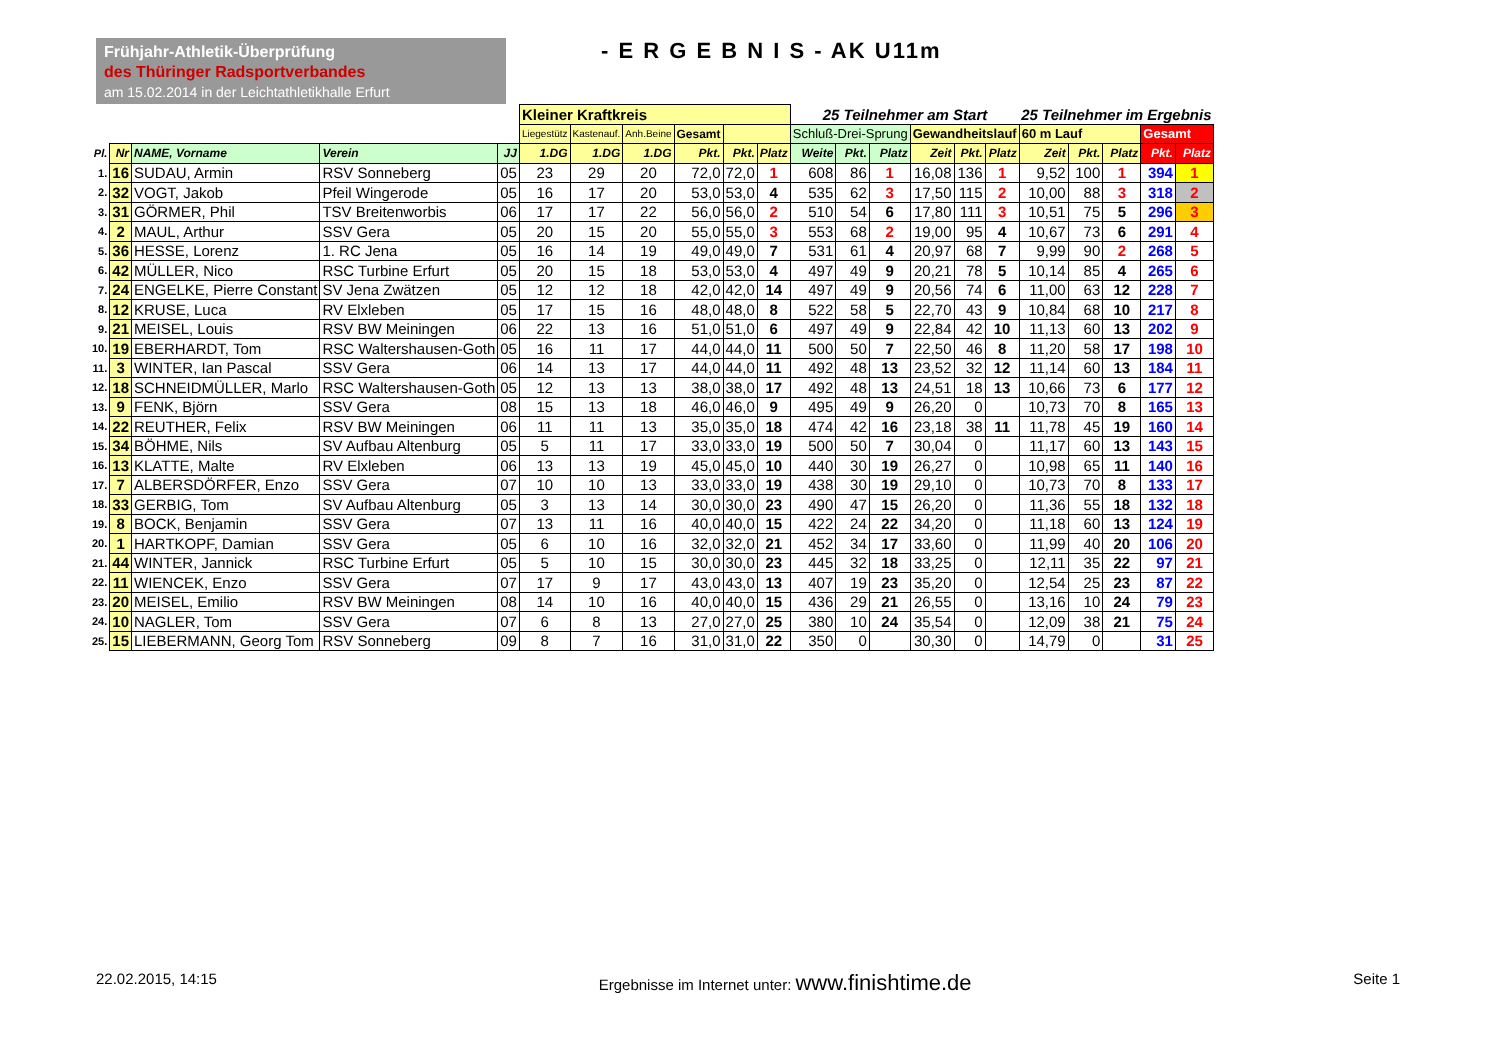Frühjahr-Athletik-Überprüfung
des Thüringer Radsportverbandes
am 15.02.2014 in der Leichtathletikhalle Erfurt
- E R G E B N I S - AK U11m
| | | | | | Kleiner Kraftkreis | | | | | | 25 Teilnehmer am Start | | | | | | 25 Teilnehmer im Ergebnis | | | | |
| | | | | | Liegestütz | Kastenauf. | Anh.Beine | Gesamt | | | Schluß-Drei-Sprung | | | Gewandheitslauf | | | 60 m Lauf | | | Gesamt | |
| Pl. | Nr | NAME, Vorname | Verein | JJ | 1.DG | 1.DG | 1.DG | Pkt. | Pkt. | Platz | Weite | Pkt. | Platz | Zeit | Pkt. | Platz | Zeit | Pkt. | Platz | Pkt. | Platz |
| 1. | 16 | SUDAU, Armin | RSV Sonneberg | 05 | 23 | 29 | 20 | 72,0 | 72,0 | 1 | 608 | 86 | 1 | 16,08 | 136 | 1 | 9,52 | 100 | 1 | 394 | 1 |
| 2. | 32 | VOGT, Jakob | Pfeil Wingerode | 05 | 16 | 17 | 20 | 53,0 | 53,0 | 4 | 535 | 62 | 3 | 17,50 | 115 | 2 | 10,00 | 88 | 3 | 318 | 2 |
| 3. | 31 | GÖRMER, Phil | TSV Breitenworbis | 06 | 17 | 17 | 22 | 56,0 | 56,0 | 2 | 510 | 54 | 6 | 17,80 | 111 | 3 | 10,51 | 75 | 5 | 296 | 3 |
| 4. | 2 | MAUL, Arthur | SSV Gera | 05 | 20 | 15 | 20 | 55,0 | 55,0 | 3 | 553 | 68 | 2 | 19,00 | 95 | 4 | 10,67 | 73 | 6 | 291 | 4 |
| 5. | 36 | HESSE, Lorenz | 1. RC Jena | 05 | 16 | 14 | 19 | 49,0 | 49,0 | 7 | 531 | 61 | 4 | 20,97 | 68 | 7 | 9,99 | 90 | 2 | 268 | 5 |
| 6. | 42 | MÜLLER, Nico | RSC Turbine Erfurt | 05 | 20 | 15 | 18 | 53,0 | 53,0 | 4 | 497 | 49 | 9 | 20,21 | 78 | 5 | 10,14 | 85 | 4 | 265 | 6 |
| 7. | 24 | ENGELKE, Pierre Constant | SV Jena Zwätzen | 05 | 12 | 12 | 18 | 42,0 | 42,0 | 14 | 497 | 49 | 9 | 20,56 | 74 | 6 | 11,00 | 63 | 12 | 228 | 7 |
| 8. | 12 | KRUSE, Luca | RV Elxleben | 05 | 17 | 15 | 16 | 48,0 | 48,0 | 8 | 522 | 58 | 5 | 22,70 | 43 | 9 | 10,84 | 68 | 10 | 217 | 8 |
| 9. | 21 | MEISEL, Louis | RSV BW Meiningen | 06 | 22 | 13 | 16 | 51,0 | 51,0 | 6 | 497 | 49 | 9 | 22,84 | 42 | 10 | 11,13 | 60 | 13 | 202 | 9 |
| 10. | 19 | EBERHARDT, Tom | RSC Waltershausen-Goth | 05 | 16 | 11 | 17 | 44,0 | 44,0 | 11 | 500 | 50 | 7 | 22,50 | 46 | 8 | 11,20 | 58 | 17 | 198 | 10 |
| 11. | 3 | WINTER, Ian Pascal | SSV Gera | 06 | 14 | 13 | 17 | 44,0 | 44,0 | 11 | 492 | 48 | 13 | 23,52 | 32 | 12 | 11,14 | 60 | 13 | 184 | 11 |
| 12. | 18 | SCHNEIDMÜLLER, Marlo | RSC Waltershausen-Goth | 05 | 12 | 13 | 13 | 38,0 | 38,0 | 17 | 492 | 48 | 13 | 24,51 | 18 | 13 | 10,66 | 73 | 6 | 177 | 12 |
| 13. | 9 | FENK, Björn | SSV Gera | 08 | 15 | 13 | 18 | 46,0 | 46,0 | 9 | 495 | 49 | 9 | 26,20 | 0 | | 10,73 | 70 | 8 | 165 | 13 |
| 14. | 22 | REUTHER, Felix | RSV BW Meiningen | 06 | 11 | 11 | 13 | 35,0 | 35,0 | 18 | 474 | 42 | 16 | 23,18 | 38 | 11 | 11,78 | 45 | 19 | 160 | 14 |
| 15. | 34 | BÖHME, Nils | SV Aufbau Altenburg | 05 | 5 | 11 | 17 | 33,0 | 33,0 | 19 | 500 | 50 | 7 | 30,04 | 0 | | 11,17 | 60 | 13 | 143 | 15 |
| 16. | 13 | KLATTE, Malte | RV Elxleben | 06 | 13 | 13 | 19 | 45,0 | 45,0 | 10 | 440 | 30 | 19 | 26,27 | 0 | | 10,98 | 65 | 11 | 140 | 16 |
| 17. | 7 | ALBERSDÖRFER, Enzo | SSV Gera | 07 | 10 | 10 | 13 | 33,0 | 33,0 | 19 | 438 | 30 | 19 | 29,10 | 0 | | 10,73 | 70 | 8 | 133 | 17 |
| 18. | 33 | GERBIG, Tom | SV Aufbau Altenburg | 05 | 3 | 13 | 14 | 30,0 | 30,0 | 23 | 490 | 47 | 15 | 26,20 | 0 | | 11,36 | 55 | 18 | 132 | 18 |
| 19. | 8 | BOCK, Benjamin | SSV Gera | 07 | 13 | 11 | 16 | 40,0 | 40,0 | 15 | 422 | 24 | 22 | 34,20 | 0 | | 11,18 | 60 | 13 | 124 | 19 |
| 20. | 1 | HARTKOPF, Damian | SSV Gera | 05 | 6 | 10 | 16 | 32,0 | 32,0 | 21 | 452 | 34 | 17 | 33,60 | 0 | | 11,99 | 40 | 20 | 106 | 20 |
| 21. | 44 | WINTER, Jannick | RSC Turbine Erfurt | 05 | 5 | 10 | 15 | 30,0 | 30,0 | 23 | 445 | 32 | 18 | 33,25 | 0 | | 12,11 | 35 | 22 | 97 | 21 |
| 22. | 11 | WIENCEK, Enzo | SSV Gera | 07 | 17 | 9 | 17 | 43,0 | 43,0 | 13 | 407 | 19 | 23 | 35,20 | 0 | | 12,54 | 25 | 23 | 87 | 22 |
| 23. | 20 | MEISEL, Emilio | RSV BW Meiningen | 08 | 14 | 10 | 16 | 40,0 | 40,0 | 15 | 436 | 29 | 21 | 26,55 | 0 | | 13,16 | 10 | 24 | 79 | 23 |
| 24. | 10 | NAGLER, Tom | SSV Gera | 07 | 6 | 8 | 13 | 27,0 | 27,0 | 25 | 380 | 10 | 24 | 35,54 | 0 | | 12,09 | 38 | 21 | 75 | 24 |
| 25. | 15 | LIEBERMANN, Georg Tom | RSV Sonneberg | 09 | 8 | 7 | 16 | 31,0 | 31,0 | 22 | 350 | 0 | | 30,30 | 0 | | 14,79 | 0 | | 31 | 25 |
22.02.2015, 14:15 Ergebnisse im Internet unter: www.finishtime.de Seite 1